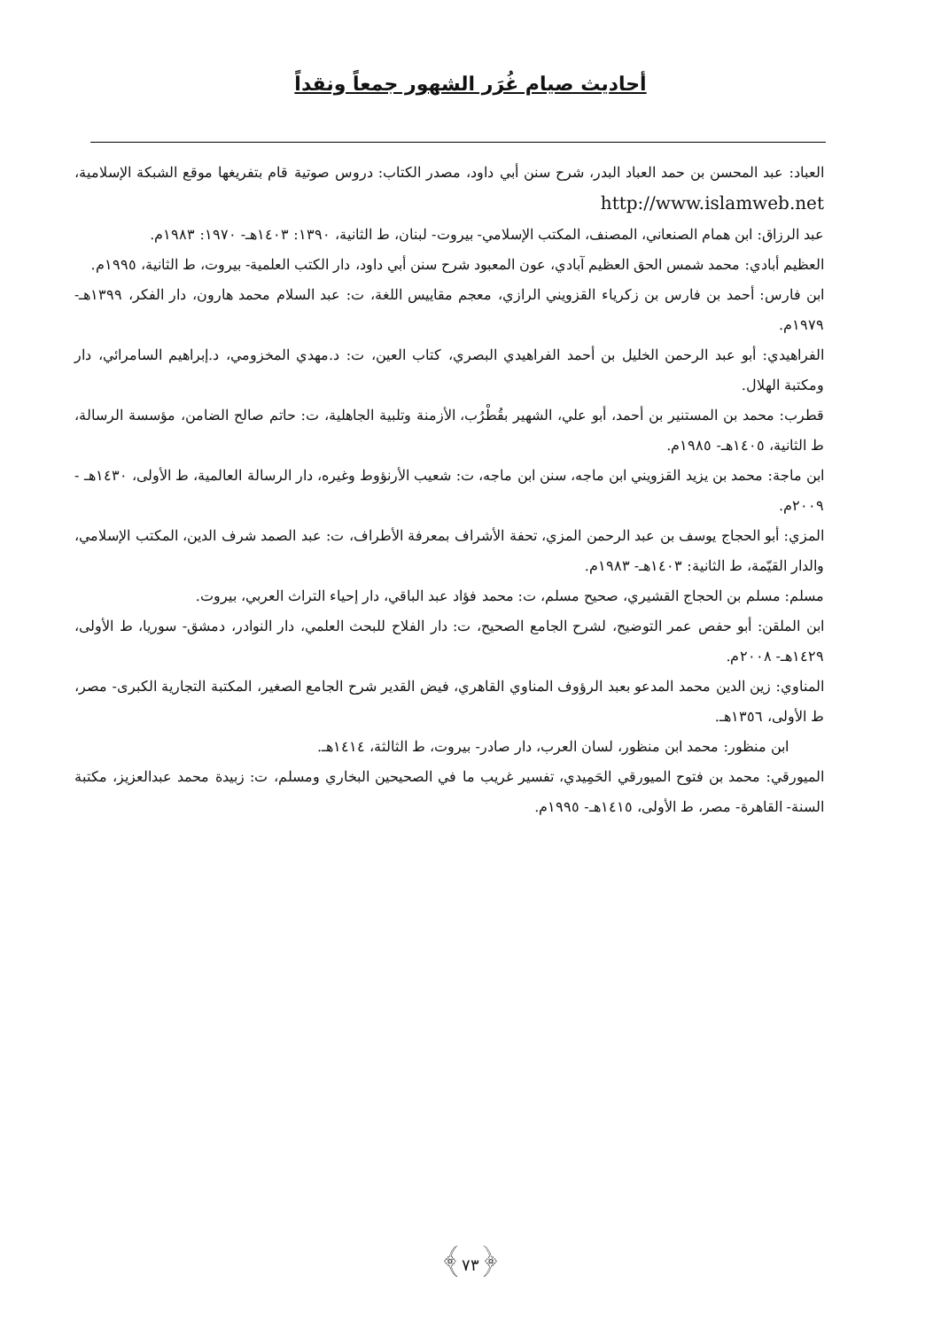أحاديث صيام غُرَر الشهور جمعاً ونقداً
العباد: عبد المحسن بن حمد العباد البدر، شرح سنن أبي داود، مصدر الكتاب: دروس صوتية قام بتفريغها موقع الشبكة الإسلامية، http://www.islamweb.net
عبد الرزاق: ابن همام الصنعاني، المصنف، المكتب الإسلامي- بيروت- لبنان، ط الثانية، ١٣٩٠: ١٤٠٣هـ- ١٩٧٠: ١٩٨٣م.
العظيم أبادي: محمد شمس الحق العظيم آبادي، عون المعبود شرح سنن أبي داود، دار الكتب العلمية- بيروت، ط الثانية، ١٩٩٥م.
ابن فارس: أحمد بن فارس بن زكرياء القزويني الرازي، معجم مقاييس اللغة، ت: عبد السلام محمد هارون، دار الفكر، ١٣٩٩هـ- ١٩٧٩م.
الفراهيدي: أبو عبد الرحمن الخليل بن أحمد الفراهيدي البصري، كتاب العين، ت: د.مهدي المخزومي، د.إبراهيم السامرائي، دار ومكتبة الهلال.
قطرب: محمد بن المستنير بن أحمد، أبو علي، الشهير بقُطْرُب، الأزمنة وتلبية الجاهلية، ت: حاتم صالح الضامن، مؤسسة الرسالة، ط الثانية، ١٤٠٥هـ- ١٩٨٥م.
ابن ماجة: محمد بن يزيد القزويني ابن ماجه، سنن ابن ماجه، ت: شعيب الأرنؤوط وغيره، دار الرسالة العالمية، ط الأولى، ١٤٣٠هـ - ٢٠٠٩م.
المزي: أبو الحجاج يوسف بن عبد الرحمن المزي، تحفة الأشراف بمعرفة الأطراف، ت: عبد الصمد شرف الدين، المكتب الإسلامي، والدار القيّمة، ط الثانية: ١٤٠٣هـ- ١٩٨٣م.
مسلم: مسلم بن الحجاج القشيري، صحيح مسلم، ت: محمد فؤاد عبد الباقي، دار إحياء التراث العربي، بيروت.
ابن الملقن: أبو حفص عمر التوضيح، لشرح الجامع الصحيح، ت: دار الفلاح للبحث العلمي، دار النوادر، دمشق- سوريا، ط الأولى، ١٤٢٩هـ- ٢٠٠٨م.
المناوي: زين الدين محمد المدعو بعبد الرؤوف المناوي القاهري، فيض القدير شرح الجامع الصغير، المكتبة التجارية الكبرى- مصر، ط الأولى، ١٣٥٦هـ.
ابن منظور: محمد ابن منظور، لسان العرب، دار صادر- بيروت، ط الثالثة، ١٤١٤هـ.
الميورقي: محمد بن فتوح الميورقي الحَمِيدي، تفسير غريب ما في الصحيحين البخاري ومسلم، ت: زبيدة محمد عبدالعزيز، مكتبة السنة- القاهرة- مصر، ط الأولى، ١٤١٥هـ- ١٩٩٥م.
﴿٧٣﴾